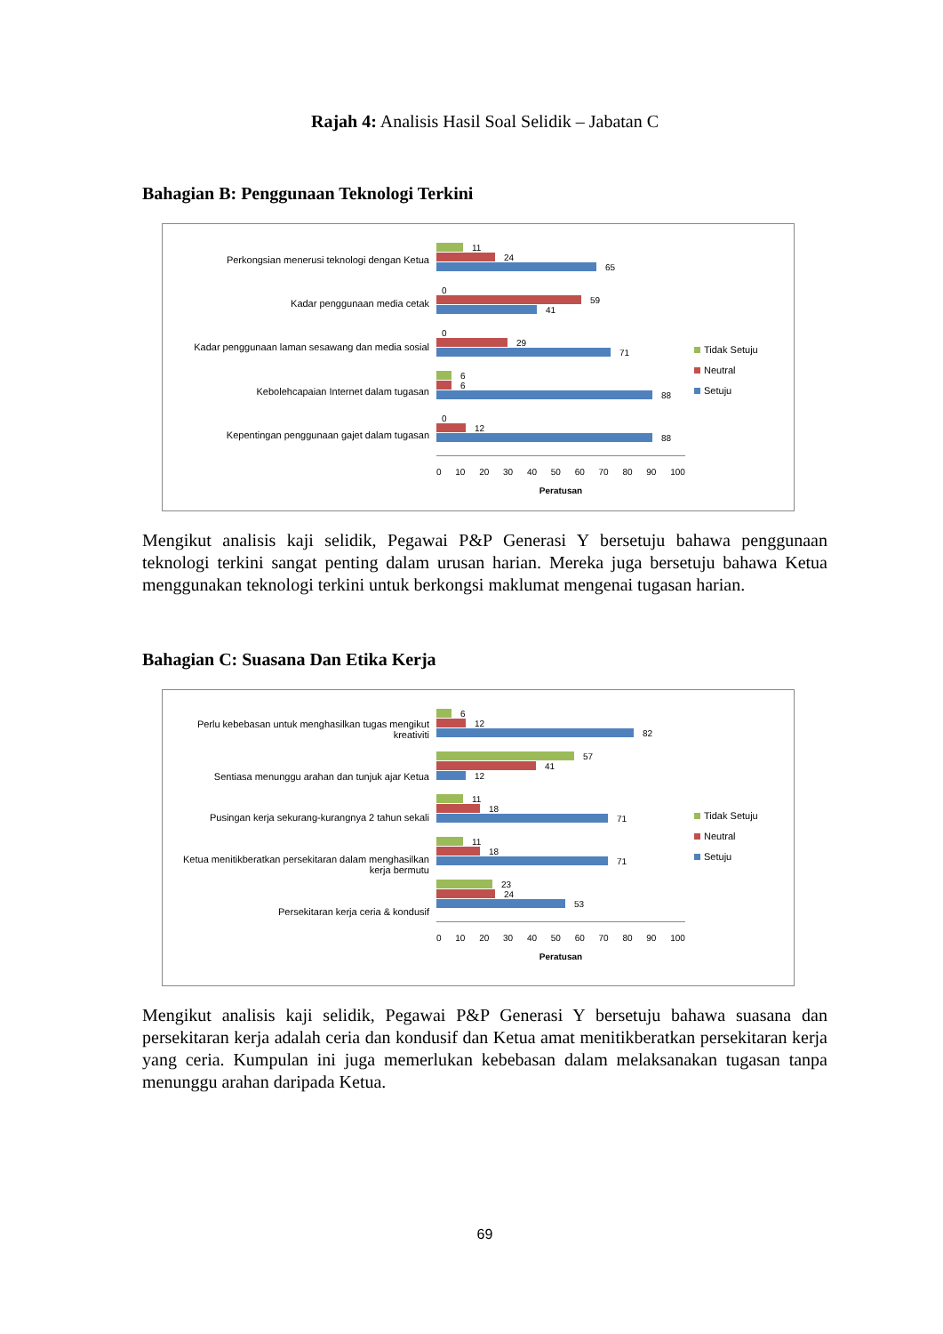Rajah 4: Analisis Hasil Soal Selidik – Jabatan C
Bahagian B: Penggunaan Teknologi Terkini
Perkongsian menerusi teknologi dengan Ketua
Kadar penggunaan media cetak
Kadar penggunaan laman sesawang dan media sosial
Kebolehcapaian Internet dalam tugasan
Kepentingan penggunaan gajet dalam tugasan
11
24
65
0
59
41
0
29
71
6
6
88
0
12
88
0 10 20 30 40 50 60 70 80 90 100
Peratusan
Tidak Setuju
Neutral
Setuju
Mengikut analisis kaji selidik, Pegawai P&P Generasi Y bersetuju bahawa penggunaan teknologi terkini sangat penting dalam urusan harian. Mereka juga bersetuju bahawa Ketua menggunakan teknologi terkini untuk berkongsi maklumat mengenai tugasan harian.
Bahagian C: Suasana Dan Etika Kerja
Perlu kebebasan untuk menghasilkan tugas mengikut kreativiti
Sentiasa menunggu arahan dan tunjuk ajar Ketua
Pusingan kerja sekurang-kurangnya 2 tahun sekali
Ketua menitikberatkan persekitaran dalam menghasilkan kerja bermutu
Persekitaran kerja ceria & kondusif
6
12
82
57
41
12
11
18
71
11
18
71
23
24
53
0 10 20 30 40 50 60 70 80 90 100
Peratusan
Tidak Setuju
Neutral
Setuju
Mengikut analisis kaji selidik, Pegawai P&P Generasi Y bersetuju bahawa suasana dan persekitaran kerja adalah ceria dan kondusif dan Ketua amat menitikberatkan persekitaran kerja yang ceria. Kumpulan ini juga memerlukan kebebasan dalam melaksanakan tugasan tanpa menunggu arahan daripada Ketua.
69